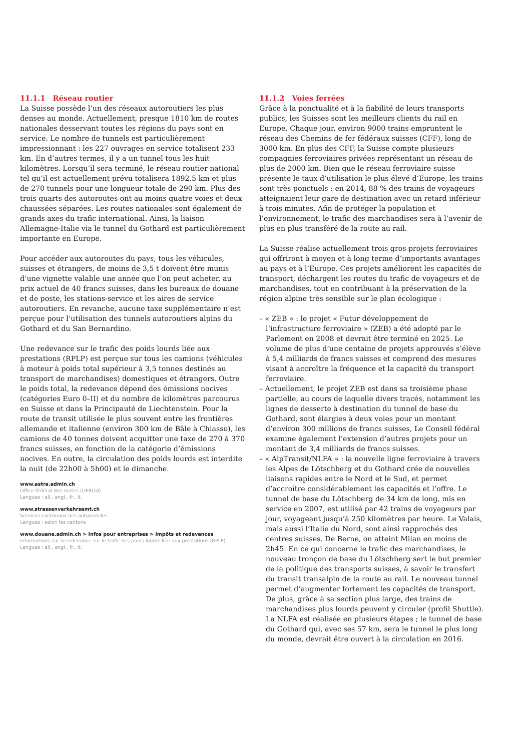11.1.1 Réseau routier
La Suisse possède l’un des réseaux autoroutiers les plus denses au monde. Actuellement, presque 1810 km de routes nationales desservant toutes les régions du pays sont en service. Le nombre de tunnels est particulièrement impressionnant : les 227 ouvrages en service totalisent 233 km. En d’autres termes, il y a un tunnel tous les huit kilomètres. Lorsqu’il sera terminé, le réseau routier national tel qu’il est actuellement prévu totalisera 1892,5 km et plus de 270 tunnels pour une longueur totale de 290 km. Plus des trois quarts des autoroutes ont au moins quatre voies et deux chaussées séparées. Les routes nationales sont également de grands axes du trafic international. Ainsi, la liaison Allemagne-Italie via le tunnel du Gothard est particulièrement importante en Europe.
Pour accéder aux autoroutes du pays, tous les véhicules, suisses et étrangers, de moins de 3,5 t doivent être munis d’une vignette valable une année que l’on peut acheter, au prix actuel de 40 francs suisses, dans les bureaux de douane et de poste, les stations-service et les aires de service autoroutiers. En revanche, aucune taxe supplémentaire n’est perçue pour l’utilisation des tunnels autoroutiers alpins du Gothard et du San Bernardino.
Une redevance sur le trafic des poids lourds liée aux prestations (RPLP) est perçue sur tous les camions (véhicules à moteur à poids total supérieur à 3,5 tonnes destinés au transport de marchandises) domestiques et étrangers. Outre le poids total, la redevance dépend des émissions nocives (catégories Euro 0–II) et du nombre de kilomètres parcourus en Suisse et dans la Principauté de Liechtenstein. Pour la route de transit utilisée le plus souvent entre les frontières allemande et italienne (environ 300 km de Bâle à Chiasso), les camions de 40 tonnes doivent acquitter une taxe de 270 à 370 francs suisses, en fonction de la catégorie d’émissions nocives. En outre, la circulation des poids lourds est interdite la nuit (de 22h00 à 5h00) et le dimanche.
www.astra.admin.ch
Office fédéral des routes (OFROU)
Langues : all., angl., fr., it.
www.strassenverkehrsamt.ch
Services cantonaux des automobiles
Langues : selon les cantons
www.douane.admin.ch > Infos pour entreprises > Impôts et redevances
Informations sur la redevance sur le trafic des poids lourds liée aux prestations (RPLP)
Langues : all., angl., fr., it.
11.1.2 Voies ferrées
Grâce à la ponctualité et à la fiabilité de leurs transports publics, les Suisses sont les meilleurs clients du rail en Europe. Chaque jour, environ 9000 trains empruntent le réseau des Chemins de fer fédéraux suisses (CFF), long de 3000 km. En plus des CFF, la Suisse compte plusieurs compagnies ferroviaires privées représentant un réseau de plus de 2000 km. Bien que le réseau ferroviaire suisse présente le taux d’utilisation le plus élevé d’Europe, les trains sont très ponctuels : en 2014, 88 % des trains de voyageurs atteignaient leur gare de destination avec un retard inférieur à trois minutes. Afin de protéger la population et l’environnement, le trafic des marchandises sera à l’avenir de plus en plus transféré de la route au rail.
La Suisse réalise actuellement trois gros projets ferroviaires qui offriront à moyen et à long terme d’importants avantages au pays et à l’Europe. Ces projets améliorent les capacités de transport, déchargent les routes du trafic de voyageurs et de marchandises, tout en contribuant à la préservation de la région alpine très sensible sur le plan écologique :
– « ZEB » : le projet « Futur développement de l’infrastructure ferroviaire » (ZEB) a été adopté par le Parlement en 2008 et devrait être terminé en 2025. Le volume de plus d’une centaine de projets approuvés s’élève à 5,4 milliards de francs suisses et comprend des mesures visant à accroître la fréquence et la capacité du transport ferroviaire.
– Actuellement, le projet ZEB est dans sa troisième phase partielle, au cours de laquelle divers tracés, notamment les lignes de desserte à destination du tunnel de base du Gothard, sont élargies à deux voies pour un montant d’environ 300 millions de francs suisses, Le Conseil fédéral examine également l’extension d’autres projets pour un montant de 3,4 milliards de francs suisses.
– « AlpTransit/NLFA » : la nouvelle ligne ferroviaire à travers les Alpes de Lötschberg et du Gothard crée de nouvelles liaisons rapides entre le Nord et le Sud, et permet d’accroître considérablement les capacités et l’offre. Le tunnel de base du Lötschberg de 34 km de long, mis en service en 2007, est utilisé par 42 trains de voyageurs par jour, voyageant jusqu’à 250 kilomètres par heure. Le Valais, mais aussi l’Italie du Nord, sont ainsi rapprochés des centres suisses. De Berne, on atteint Milan en moins de 2h45. En ce qui concerne le trafic des marchandises, le nouveau tronçon de base du Lötschberg sert le but premier de la politique des transports suisses, à savoir le transfert du transit transalpin de la route au rail. Le nouveau tunnel permet d’augmenter fortement les capacités de transport. De plus, grâce à sa section plus large, des trains de marchandises plus lourds peuvent y circuler (profil Shuttle). La NLFA est réalisée en plusieurs étapes ; le tunnel de base du Gothard qui, avec ses 57 km, sera le tunnel le plus long du monde, devrait être ouvert à la circulation en 2016.